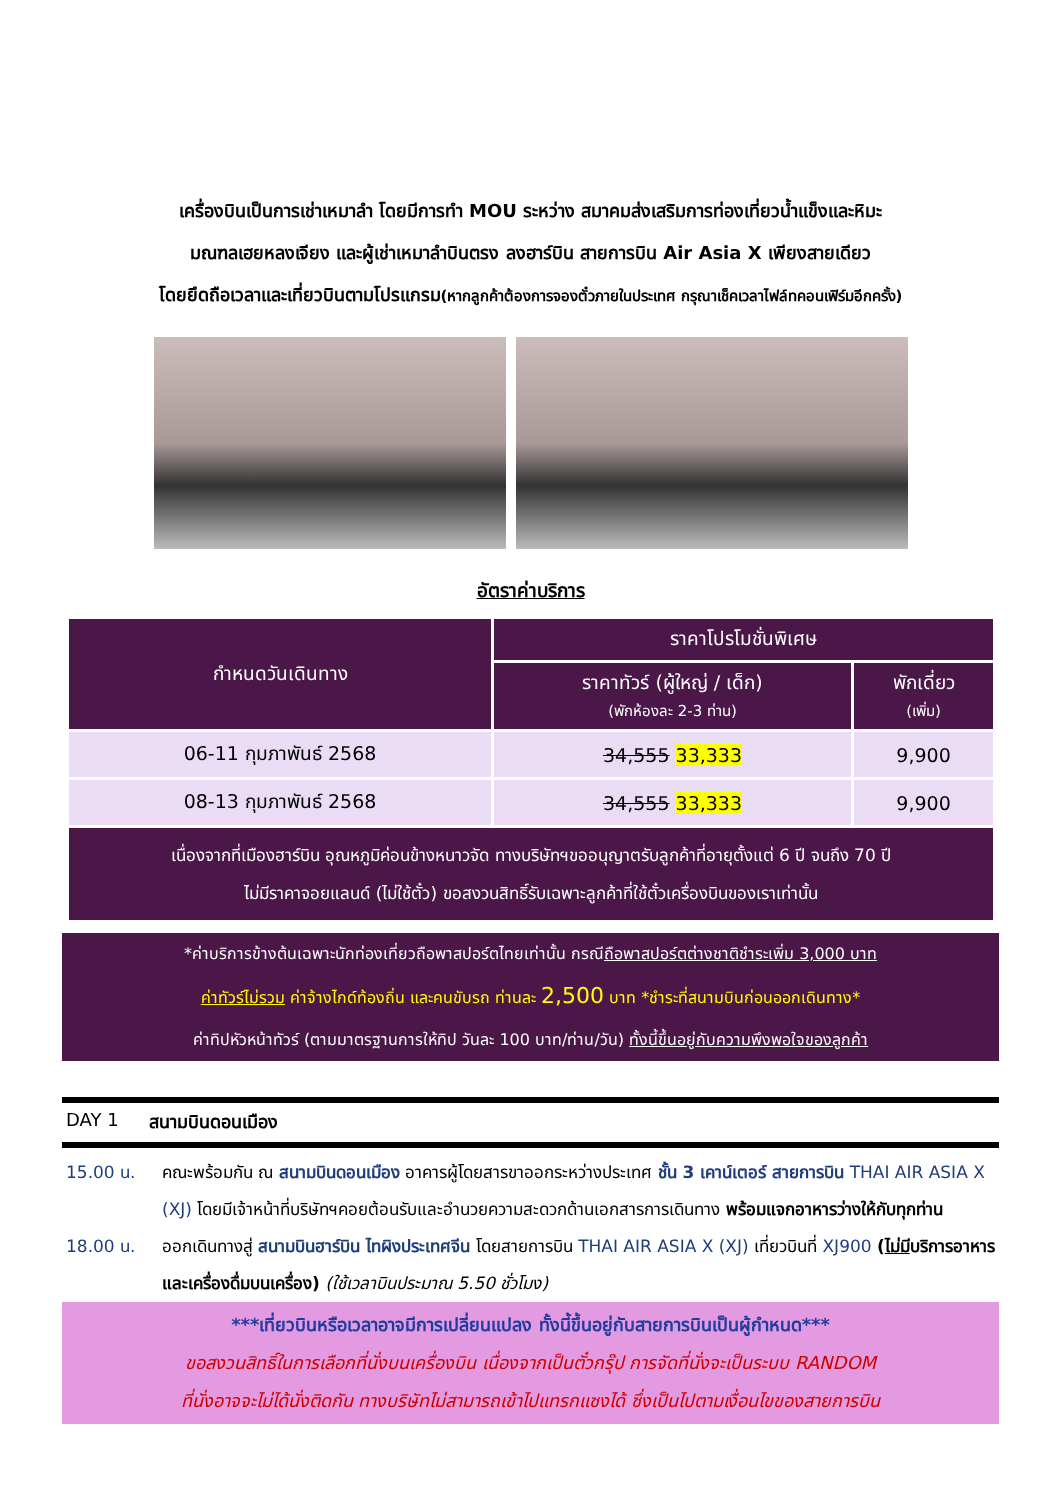เครื่องบินเป็นการเช่าเหมาลำ โดยมีการทำ MOU ระหว่าง สมาคมส่งเสริมการท่องเที่ยวน้ำแข็งและหิมะ
มณฑลเฮยหลงเจียง และผู้เช่าเหมาลำบินตรง ลงฮาร์บิน สายการบิน Air Asia X เพียงสายเดียว
โดยยึดถือเวลาและเที่ยวบินตามโปรแกรม(หากลูกค้าต้องการจองตั๋วภายในประเทศ กรุณาเช็คเวลาไฟล์ทคอนเฟิร์มอีกครั้ง)
อัตราค่าบริการ
| กำหนดวันเดินทาง | ราคาโปรโมชั่นพิเศษ | |
| --- | --- | --- |
| | ราคาทัวร์ (ผู้ใหญ่ / เด็ก) (พักห้องละ 2-3 ท่าน) | พักเดี่ยว (เพิ่ม) |
| 06-11 กุมภาพันธ์ 2568 | 34,555 33,333 | 9,900 |
| 08-13 กุมภาพันธ์ 2568 | 34,555 33,333 | 9,900 |
| เนื่องจากที่เมืองฮาร์บิน อุณหภูมิค่อนข้างหนาวจัด ทางบริษัทฯขออนุญาตรับลูกค้าที่อายุตั้งแต่ 6 ปี จนถึง 70 ปี ไม่มีราคาจอยแลนด์ (ไม่ใช้ตั๋ว) ขอสงวนสิทธิ์รับเฉพาะลูกค้าที่ใช้ตั๋วเครื่องบินของเราเท่านั้น | | |
*ค่าบริการข้างต้นเฉพาะนักท่องเที่ยวถือพาสปอร์ตไทยเท่านั้น กรณีถือพาสปอร์ตต่างชาติชำระเพิ่ม 3,000 บาท
ค่าทัวร์ไม่รวม ค่าจ้างไกด์ท้องถิ่น และคนขับรถ ท่านละ 2,500 บาท *ชำระที่สนามบินก่อนออกเดินทาง*
ค่าทิปหัวหน้าทัวร์ (ตามมาตรฐานการให้ทิป วันละ 100 บาท/ท่าน/วัน) ทั้งนี้ขึ้นอยู่กับความพึงพอใจของลูกค้า
DAY 1 สนามบินดอนเมือง
15.00 น. คณะพร้อมกัน ณ สนามบินดอนเมือง อาคารผู้โดยสารขาออกระหว่างประเทศ ชั้น 3 เคาน์เตอร์ สายการบิน THAI AIR ASIA X (XJ) โดยมีเจ้าหน้าที่บริษัทฯคอยต้อนรับและอำนวยความสะดวกด้านเอกสารการเดินทาง พร้อมแจกอาหารว่างให้กับทุกท่าน
18.00 น. ออกเดินทางสู่ สนามบินฮาร์บิน ไทผิงประเทศจีน โดยสายการบิน THAI AIR ASIA X (XJ) เที่ยวบินที่ XJ900 (ไม่มีบริการอาหารและเครื่องดื่มบนเครื่อง) (ใช้เวลาบินประมาณ 5.50 ชั่วโมง)
***เที่ยวบินหรือเวลาอาจมีการเปลี่ยนแปลง ทั้งนี้ขึ้นอยู่กับสายการบินเป็นผู้กำหนด***
ขอสงวนสิทธิ์ในการเลือกที่นั่งบนเครื่องบิน เนื่องจากเป็นตั๋วกรุ๊ป การจัดที่นั่งจะเป็นระบบ RANDOM
ที่นั่งอาจจะไม่ได้นั่งติดกัน ทางบริษัทไม่สามารถเข้าไปแทรกแซงได้ ซึ่งเป็นไปตามเงื่อนไขของสายการบิน